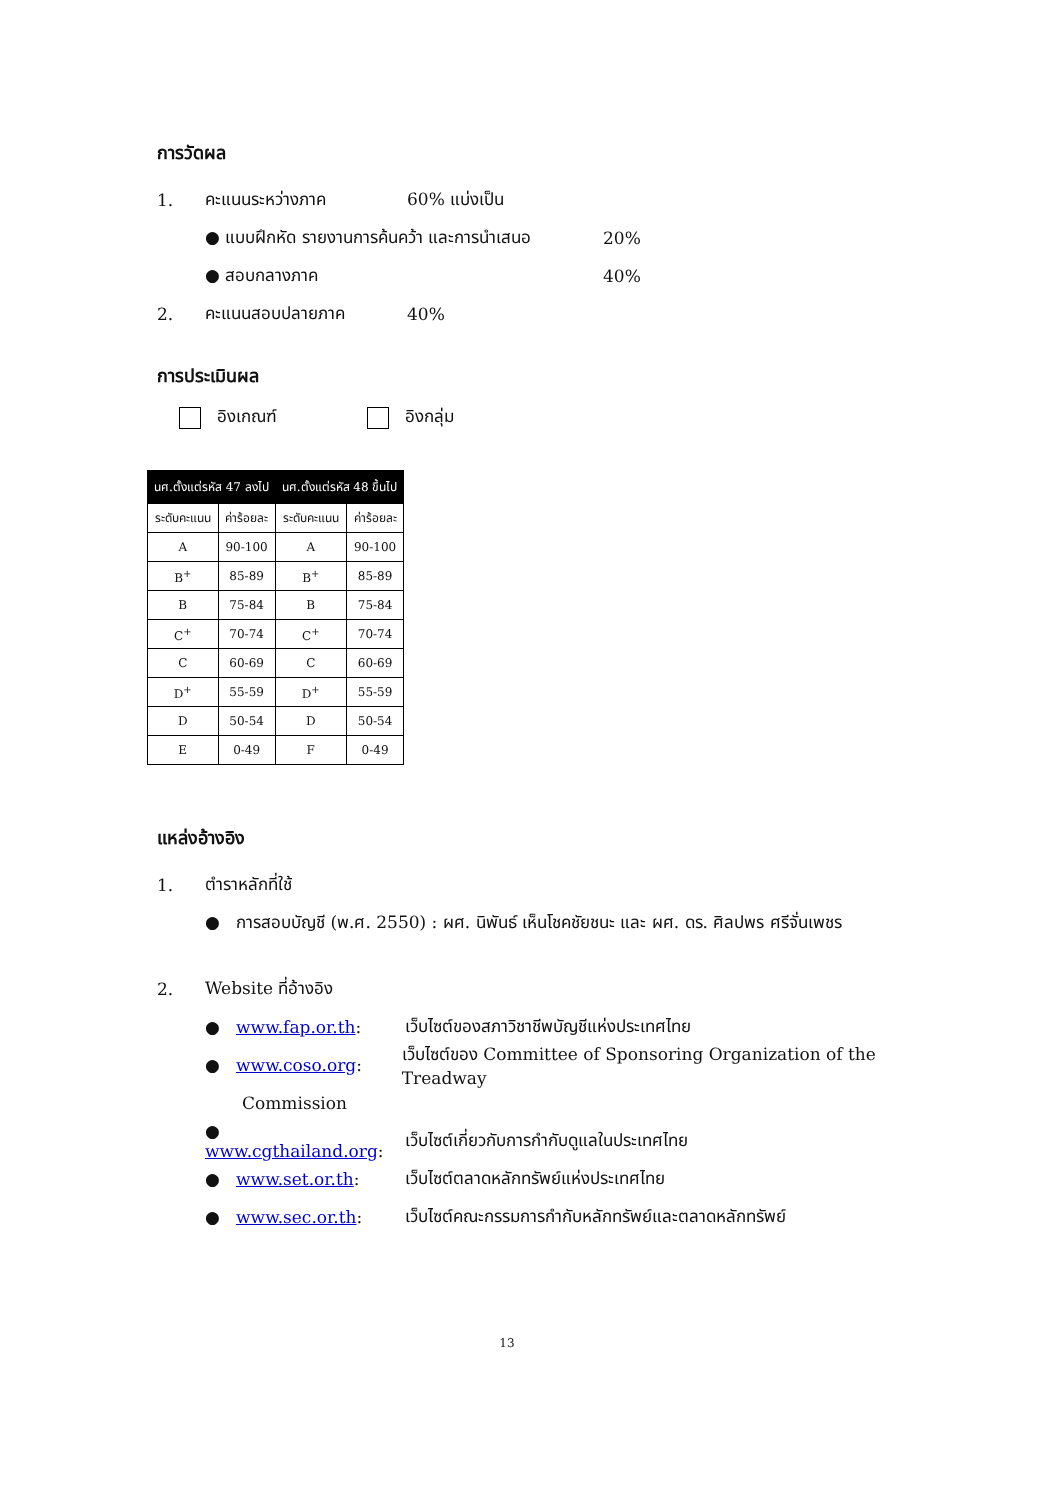การวัดผล
1. คะแนนระหว่างภาค 60% แบ่งเป็น
● แบบฝึกหัด รายงานการค้นคว้า และการนำเสนอ 20%
● สอบกลางภาค 40%
2. คะแนนสอบปลายภาค 40%
การประเมินผล
อิงเกณฑ์ อิงกลุ่ม
| นศ.ตั้งแต่รหัส 47 ลงไป | | นศ.ตั้งแต่รหัส 48 ขึ้นไป | |
| --- | --- | --- | --- |
| ระดับคะแนน | ค่าร้อยละ | ระดับคะแนน | ค่าร้อยละ |
| A | 90-100 | A | 90-100 |
| B<sup>+</sup> | 85-89 | B<sup>+</sup> | 85-89 |
| B | 75-84 | B | 75-84 |
| C<sup>+</sup> | 70-74 | C<sup>+</sup> | 70-74 |
| C | 60-69 | C | 60-69 |
| D<sup>+</sup> | 55-59 | D<sup>+</sup> | 55-59 |
| D | 50-54 | D | 50-54 |
| E | 0-49 | F | 0-49 |
แหล่งอ้างอิง
1. ตำราหลักที่ใช้
● การสอบบัญชี (พ.ศ. 2550) : ผศ. นิพันธ์ เห็นโชคชัยชนะ และ ผศ. ดร. ศิลปพร ศรีจั่นเพชร
2. Website ที่อ้างอิง
● www.fap.or.th: เว็บไซต์ของสภาวิชาชีพบัญชีแห่งประเทศไทย
● www.coso.org: เว็บไซต์ของ Committee of Sponsoring Organization of the Treadway
Commission
● www.cgthailand.org: เว็บไซต์เกี่ยวกับการกำกับดูแลในประเทศไทย
● www.set.or.th: เว็บไซต์ตลาดหลักทรัพย์แห่งประเทศไทย
● www.sec.or.th: เว็บไซต์คณะกรรมการกำกับหลักทรัพย์และตลาดหลักทรัพย์
13